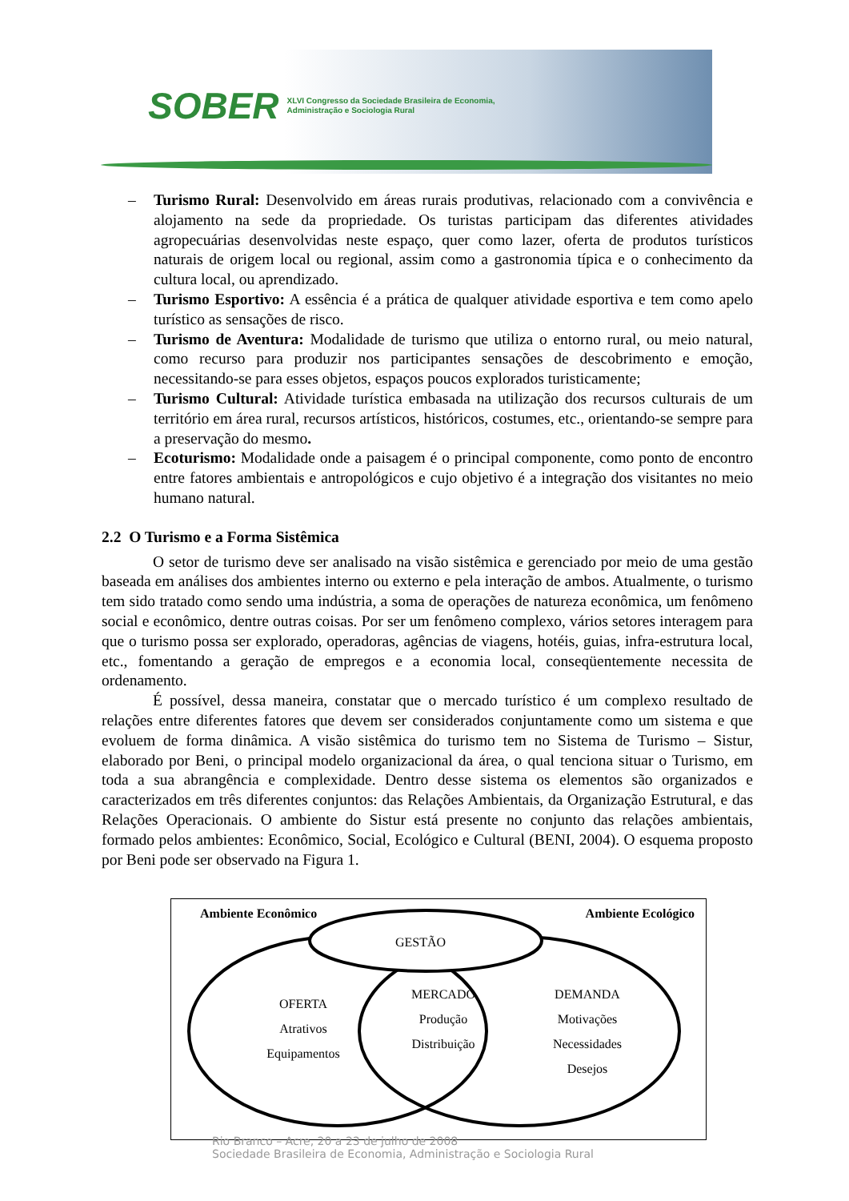SOBER XLVI Congresso da Sociedade Brasileira de Economia,
Administração e Sociologia Rural
– Turismo Rural: Desenvolvido em áreas rurais produtivas, relacionado com a convivência e alojamento na sede da propriedade. Os turistas participam das diferentes atividades agropecuárias desenvolvidas neste espaço, quer como lazer, oferta de produtos turísticos naturais de origem local ou regional, assim como a gastronomia típica e o conhecimento da cultura local, ou aprendizado.
– Turismo Esportivo: A essência é a prática de qualquer atividade esportiva e tem como apelo turístico as sensações de risco.
– Turismo de Aventura: Modalidade de turismo que utiliza o entorno rural, ou meio natural, como recurso para produzir nos participantes sensações de descobrimento e emoção, necessitando-se para esses objetos, espaços poucos explorados turisticamente;
– Turismo Cultural: Atividade turística embasada na utilização dos recursos culturais de um território em área rural, recursos artísticos, históricos, costumes, etc., orientando-se sempre para a preservação do mesmo.
– Ecoturismo: Modalidade onde a paisagem é o principal componente, como ponto de encontro entre fatores ambientais e antropológicos e cujo objetivo é a integração dos visitantes no meio humano natural.
2.2 O Turismo e a Forma Sistêmica
O setor de turismo deve ser analisado na visão sistêmica e gerenciado por meio de uma gestão baseada em análises dos ambientes interno ou externo e pela interação de ambos. Atualmente, o turismo tem sido tratado como sendo uma indústria, a soma de operações de natureza econômica, um fenômeno social e econômico, dentre outras coisas. Por ser um fenômeno complexo, vários setores interagem para que o turismo possa ser explorado, operadoras, agências de viagens, hotéis, guias, infra-estrutura local, etc., fomentando a geração de empregos e a economia local, conseqüentemente necessita de ordenamento.
É possível, dessa maneira, constatar que o mercado turístico é um complexo resultado de relações entre diferentes fatores que devem ser considerados conjuntamente como um sistema e que evoluem de forma dinâmica. A visão sistêmica do turismo tem no Sistema de Turismo – Sistur, elaborado por Beni, o principal modelo organizacional da área, o qual tenciona situar o Turismo, em toda a sua abrangência e complexidade. Dentro desse sistema os elementos são organizados e caracterizados em três diferentes conjuntos: das Relações Ambientais, da Organização Estrutural, e das Relações Operacionais. O ambiente do Sistur está presente no conjunto das relações ambientais, formado pelos ambientes: Econômico, Social, Ecológico e Cultural (BENI, 2004). O esquema proposto por Beni pode ser observado na Figura 1.
Ambiente Econômico Ambiente Ecológico
GESTÃO
OFERTA
Atrativos
Equipamentos
MERCADO
Produção
Distribuição
DEMANDA
Motivações
Necessidades
Desejos
Rio Branco – Acre, 20 a 23 de julho de 2008
Sociedade Brasileira de Economia, Administração e Sociologia Rural